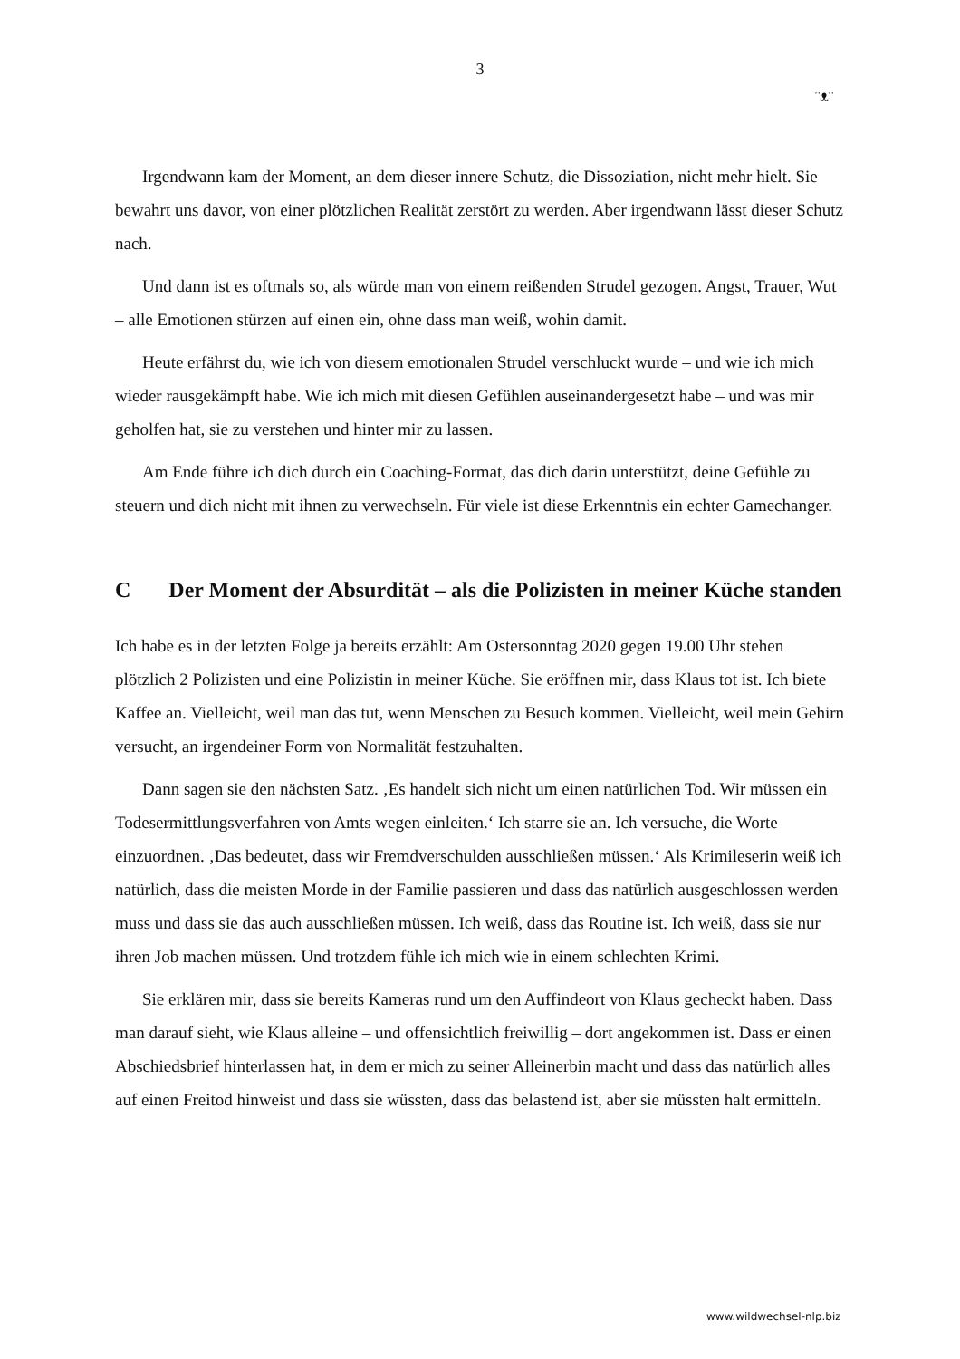3
ᵔᴥᵔ
Irgendwann kam der Moment, an dem dieser innere Schutz, die Dissoziation, nicht mehr hielt. Sie bewahrt uns davor, von einer plötzlichen Realität zerstört zu werden. Aber irgendwann lässt dieser Schutz nach.
Und dann ist es oftmals so, als würde man von einem reißenden Strudel gezogen. Angst, Trauer, Wut – alle Emotionen stürzen auf einen ein, ohne dass man weiß, wohin damit.
Heute erfährst du, wie ich von diesem emotionalen Strudel verschluckt wurde – und wie ich mich wieder rausgekämpft habe. Wie ich mich mit diesen Gefühlen auseinandergesetzt habe – und was mir geholfen hat, sie zu verstehen und hinter mir zu lassen.
Am Ende führe ich dich durch ein Coaching-Format, das dich darin unterstützt, deine Gefühle zu steuern und dich nicht mit ihnen zu verwechseln. Für viele ist diese Erkenntnis ein echter Gamechanger.
C Der Moment der Absurdität – als die Polizisten in meiner Küche standen
Ich habe es in der letzten Folge ja bereits erzählt: Am Ostersonntag 2020 gegen 19.00 Uhr stehen plötzlich 2 Polizisten und eine Polizistin in meiner Küche. Sie eröffnen mir, dass Klaus tot ist. Ich biete Kaffee an. Vielleicht, weil man das tut, wenn Menschen zu Besuch kommen. Vielleicht, weil mein Gehirn versucht, an irgendeiner Form von Normalität festzuhalten.
Dann sagen sie den nächsten Satz. ‚Es handelt sich nicht um einen natürlichen Tod. Wir müssen ein Todesermittlungsverfahren von Amts wegen einleiten.‘ Ich starre sie an. Ich versuche, die Worte einzuordnen. ‚Das bedeutet, dass wir Fremdverschulden ausschließen müssen.‘ Als Krimileserin weiß ich natürlich, dass die meisten Morde in der Familie passieren und dass das natürlich ausgeschlossen werden muss und dass sie das auch ausschließen müssen. Ich weiß, dass das Routine ist. Ich weiß, dass sie nur ihren Job machen müssen. Und trotzdem fühle ich mich wie in einem schlechten Krimi.
Sie erklären mir, dass sie bereits Kameras rund um den Auffindeort von Klaus gecheckt haben. Dass man darauf sieht, wie Klaus alleine – und offensichtlich freiwillig – dort angekommen ist. Dass er einen Abschiedsbrief hinterlassen hat, in dem er mich zu seiner Alleinerbin macht und dass das natürlich alles auf einen Freitod hinweist und dass sie wüssten, dass das belastend ist, aber sie müssten halt ermitteln.
www.wildwechsel-nlp.biz